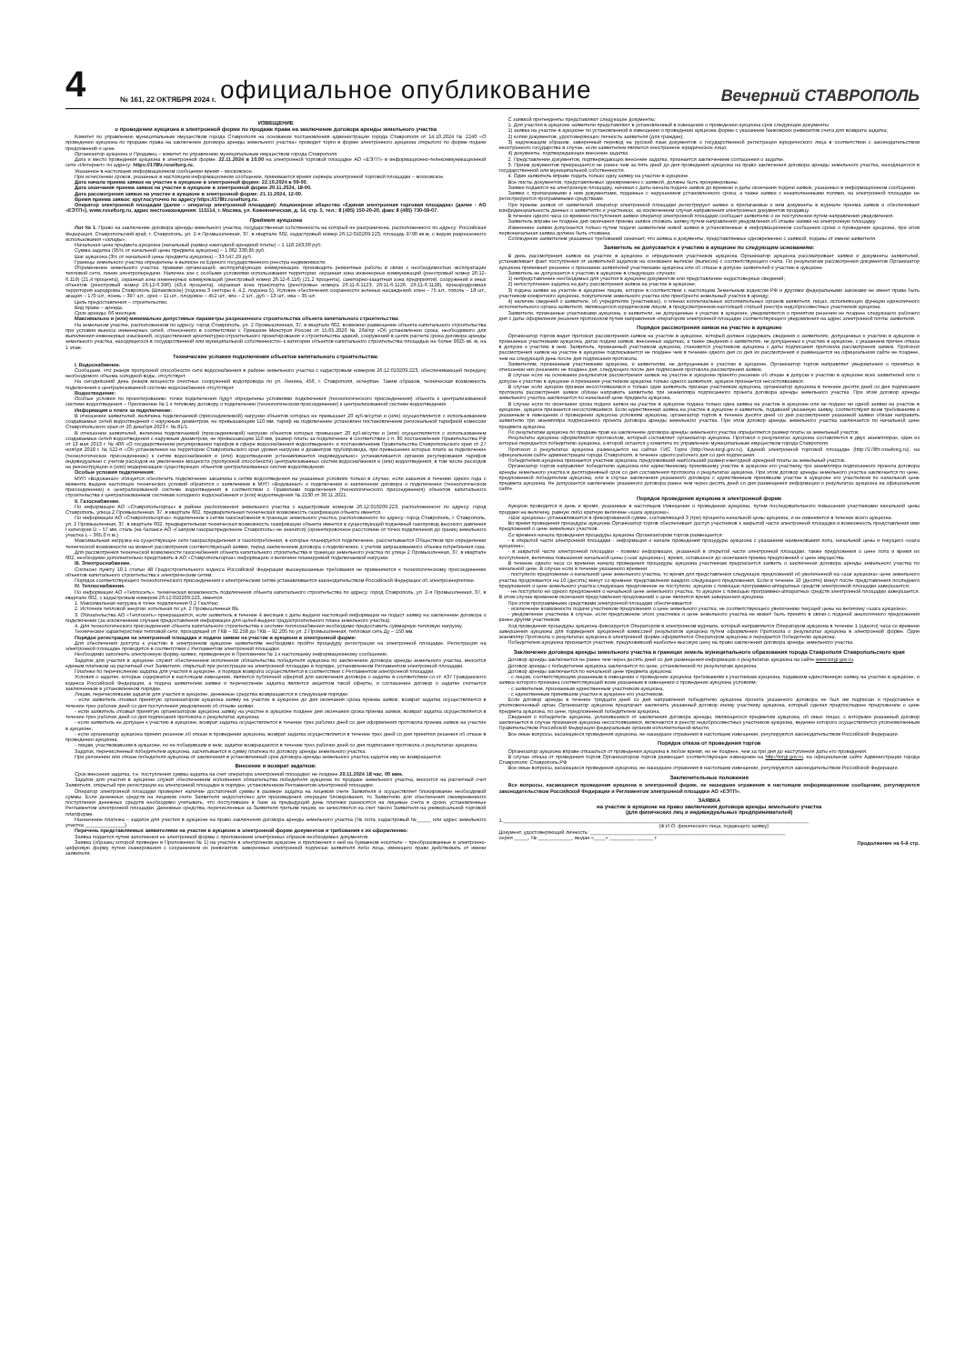4
№ 161, 22 ОКТЯБРЯ 2024 г.
официальное опубликование
Вечерний СТАВРОПОЛЬ
ИЗВЕЩЕНИЕ
о проведении аукциона в электронной форме по продаже права на заключение договора аренды земельного участка
Комитет по управлению муниципальным имуществом города Ставрополя на основании постановления администрации города Ставрополя от 14.10.2024 № 2240 «О проведении аукциона по продаже права на заключение договора аренды земельного участка» проводит торги в форме электронного аукциона открытого по форме подачи предложений о цене.
Организатор аукциона и Продавец – комитет по управлению муниципальным имуществом города Ставрополя.
Дата и место проведения аукциона в электронной форме: 22.11.2024 в 10.00 на электронной торговой площадке АО «ЕЭТП» в информационно-телекоммуникационной сети «Интернет» по адресу: https://178fz.roseltorg.ru.
Указанное в настоящем информационном сообщении время – московское.
При исчислении сроков, указанных в настоящем информационном сообщении, принимается время сервера электронной торговой площадки – московское.
Дата начала приема заявок на участие в аукционе в электронной форме: 22.10.2024 в 09-00.
Дата окончания приема заявок на участие в аукционе в электронной форме 20.11.2024, 18-00.
Дата рассмотрения заявок на участие в аукционе в электронной форме: 21.11.2024, 12-00.
Время приема заявок: круглосуточно по адресу https://178fz.roseltorg.ru.
Оператор электронной площадки (далее – оператор электронной площадки): Акционерное общество «Единая электронная торговая площадка» (далее - АО «ЕЭТП»), www.roseltorg.ru, адрес местонахождения: 115114, г. Москва, ул. Кожевническая, д. 14, стр. 5, тел.: 8 (495) 150-20-20, факс 8 (495) 730-59-07.
Предмет аукциона
Лот № 1. Право на заключение договора аренды земельного участка, государственная собственность на который не разграничена, расположенного по адресу: Российская Федерация, Ставропольский край, г. Ставрополь, ул. 2-я Промышленная, 37, в квартале 602, кадастровый номер 26:12:010209:223, площадь 9790 кв.м, с видом разрешенного использования «склады».
Начальная цена предмета аукциона (начальный размер ежегодной арендной платы) – 1 118 243,00 руб.
Сумма задатка (95% от начальной цены предмета аукциона) – 1 062 330,85 руб.
Шаг аукциона (3% от начальной цены предмета аукциона) – 33 547,29 руб.
Границы земельного участка определены в выписке из Единого государственного реестра недвижимости.
Обременение земельного участка: правами организаций, эксплуатирующих коммуникации, производить ремонтные работы в связи с необходимостью эксплуатации тепловой сети, линии электропередачи. Наличие зон с особыми условиями использования территории: охранная зона инженерных коммуникаций (реестровый номер 26:12-6.119) (21,4 процента), охранная зона инженерных коммуникаций (реестровый номер 26:12-6.116) (21,2 процента), санитарно-защитная зона предприятий, сооружений и иных объектов (реестровый номер 26:12-6.396) (43,4 процента), охранная зона транспорта (реестровые номера 26:11-6.1123, 26:11-6.1126, 26:11-6.1128), приаэродромная территория аэродрома Ставрополь (Шпаковское) (подзона 3 секторы 4, 4.2, подзона 5). Условие обеспечения сохранности зеленых насаждений: клен – 75 шт., тополь – 18 шт., акация – 170 шт., ясень – 397 шт., орех – 11 шт., плодовое – 452 шт., вяз – 2 шт., дуб – 13 шт., ива – 35 шт.
Цель предоставления – строительство.
Вид права – аренда.
Срок аренды: 66 месяцев.
Максимально и (или) минимально допустимые параметры разрешенного строительства объекта капитального строительства:
На земельном участке, расположенном по адресу: город Ставрополь, ул. 2 Промышленная, 37, в квартале 602, возможно размещение объекта капитального строительства при условии выноса инженерных сетей, отнесенного в соответствии с Приказом Минстроя России от 15.05.2020 № 264/пр «Об установлении срока, необходимого для выполнения инженерных изысканий, осуществления архитектурно-строительного проектирования и строительства зданий, сооружений в целях расчета срока договора аренды земельного участка, находящегося в государственной или муниципальной собственности» к категории объектов капитального строительства площадью не более 9025 кв. м, на 1 этаж.
Технические условия подключения объектов капитального строительства:
I. Водоснабжение.
Сообщаем, что резерв пропускной способности сети водоснабжения в районе земельного участка с кадастровым номером 26:12:010209:223, обеспечивающей передачу необходимого объема холодной воды, отсутствует.
На сегодняшний день резерв мощности очистных сооружений водопровода по ул. Ленина, 456, г. Ставрополя, исчерпан. Таким образом, техническая возможность подключения к централизованной системе водоснабжения отсутствует.
Водоотведение:
Особые условия по проектированию: точки подключения будут определены условиями подключения (технологического присоединения) объекта к централизованной системе водоотведения – Приложение № 1 к типовому договору о подключении (технологическом присоединении) к централизованной системе водоотведения.
Информация о плате за подключение:
В отношении заявителей, величина подключаемой (присоединяемой) нагрузки объектов которых не превышает 20 куб.м/сутки и (или) осуществляется с использованием создаваемых сетей водоотведения с наружным диаметром, не превышающим 110 мм, тариф на подключение установлен постановлением региональной тарифной комиссии Ставропольского края от 20 декабря 2023 г. № 81/1.
В отношении заявителей, величина подключаемой (присоединяемой) нагрузки объектов которых превышает 20 куб.м/сутки и (или) осуществляется с использованием создаваемых сетей водоотведения с наружным диаметром, не превышающим 110 мм, размер платы за подключение в соответствии с п. 85 постановления Правительства РФ от 13 мая 2013 г. № 406 «О государственном регулировании тарифов в сфере водоснабжения водоотведения» и постановлением Правительства Ставропольского края от 27 ноября 2018 г. № 522-п «Об установлении на территории Ставропольского края уровня нагрузки и диаметров трубопровода, при превышении которых плата за подключение (технологическое присоединение) к сетям водоснабжения и (или) водоотведения устанавливается индивидуально» устанавливается органом регулирования тарифов индивидуально с учетом расходов на увеличение мощности (пропускной способности) централизованных систем водоснабжения и (или) водоотведения, в том числе расходов на реконструкцию и (или) модернизацию существующих объектов централизованных систем водоотведения.
Особые условия подключения:
МУП «Водоканал» обязуется обеспечить подключение заказчика к сетям водоотведения на указанных условиях только в случае, если заказчик в течении одного года с момента выдачи настоящих технических условий обратится с заявлением в МУП «Водоканал» о подключении и заключении договора о подключении (технологическом присоединении) к централизованной системе водоотведения в соответствии с Правилами подключения (технологического присоединения) объектов капитального строительства к централизованным системам холодного водоснабжения и (или) водоотведения № 2130 от 30.11.2021.
II. Газоснабжение.
По информации АО «Ставропольгоргаз» в районе расположения земельного участка с кадастровым номером 26:12:010209:223, расположенного по адресу: город Ставрополь, улица 2 Промышленная, 37, в квартале 602, предварительная техническая возможность газификации объекта имеется.
По информации АО «Ставропольгоргаз» подключение к сетям газоснабжения в границах земельного участка, расположенного по адресу: город Ставрополь, г. Ставрополь, ул. 2 Промышленная, 37, в квартале 602, предварительная техническая возможность газификации объекта имеется в существующий подземный газопровод высокого давления I категории D – 57 мм, сталь (на балансе АО «Газпром газораспределение Ставрополь» не значится) (ориентировочное расстояние от точки подключения до границ земельного участка L – 365,0 п.м.).
Максимальная нагрузка на существующие сети газораспределения и газопотребления, в которые планируется подключение, рассчитывается Обществом при определении технической возможности на момент рассмотрения соответствующей заявки, перед заключением договора о подключении, с учетом запрашиваемого объема потребления газа.
Для рассмотрения технической возможности газоснабжения объекта капитального строительства в границах земельного участка по улице 2 Промышленная, 37, в квартале 602, необходимо дополнительно представить в АО «Ставропольгоргаз» информацию о величине планируемой подключаемой нагрузки.
III. Электроснабжение.
Согласно пункту 10.1 статьи 48 Градостроительного кодекса Российской Федерации вышеуказанные требования не применяются к технологическому присоединению объектов капитального строительства к электрическим сетям.
Порядок соответствующего технологического присоединения к электрическим сетям устанавливается законодательством Российской Федерации об электроэнергетике.
IV. Теплоснабжение.
По информации АО «Теплосеть», техническая возможность подключения объекта капитального строительства по адресу: город Ставрополь, ул. 2-я Промышленная, 37, в квартале 602, с кадастровым номером 26:12:010209:223, имеется.
1. Максимальная нагрузка в точке подключения 0,2 Гкал/час
2. Источник тепловой энергии: котельная по ул. 2 Промышленная 8Б.
3. Обязательства АО «Теплосеть» прекращаются, если заявитель в течение 4 месяцев с даты выдачи настоящей информации не подаст заявку на заключение договора о подключении (за исключением случаев предоставления информации для целей выдачи градостроительного плана земельного участка).
4. Для технологического присоединения объекта капитального строительства к системе теплоснабжения необходимо предоставить суммарную тепловую нагрузку.
Технические характеристики тепловой сети, проходящей от ТКВ – 92.258 до ТКВ – 92.205 по ул. 2 Промышленная, тепловая сеть Ду – 150 мм.
Порядок регистрации на электронной площадке и подачи заявки на участие в аукционе в электронной форме:
Для обеспечения доступа к участию в электронном аукционе заявителям необходимо пройти процедуру регистрации на электронной площадке. Регистрация на электронной площадке проводится в соответствии с Регламентом электронной площадки.
Необходимо заполнить электронную форму заявки, приведенную в Приложении № 1 к настоящему информационному сообщению.
Задаток для участия в аукционе служит обеспечением исполнения обязательства победителя аукциона по заключению договора аренды земельного участка, вносится единым платежом на расчетный счет Заявителя, открытый при регистрации на электронной площадке в порядке, установленном Регламентом электронной площадки.
Платежи по перечислению задатка для участия в аукционе, и порядок возврата осуществляется в соответствии с Регламентом электронной площадки.
Условия о задатке, которые содержатся в настоящем извещении, является публичной офертой для заключения договора о задатке в соответствии со ст. 437 Гражданского кодекса Российской Федерации, а подача заявителем заявки и перечисление задатка является акцептом такой оферты, и соглашение договор о задатке считается заключенным в установленном порядке.
Лицам, перечислившим задаток для участия в аукционе, денежные средства возвращаются в следующем порядке:
- если заявитель отозвал принятую организатором аукциона заявку на участие в аукционе до дня окончания срока приема заявок, возврат задатка осуществляется в течение трех рабочих дней со дня поступления уведомления об отзыве заявки;
- если заявитель отозвал принятую организатором аукциона заявку на участие в аукционе позднее дня окончания срока приема заявок, возврат задатка осуществляется в течение трех рабочих дней со дня подписания протокола о результатах аукциона;
- если заявитель не допущен к участию в аукционе, возврат задатка осуществляется в течение трех рабочих дней со дня оформления протокола приема заявок на участие в аукционе;
- если организатор аукциона принял решение об отказе в проведении аукциона, возврат задатка осуществляется в течение трех дней со дня принятия решения об отказе в проведении аукциона;
- лицам, участвовавшим в аукционе, но не победившим в нем, задатки возвращаются в течение трех рабочих дней со дня подписания протокола о результатах аукциона.
Задаток, перечисленный победителем аукциона, засчитывается в сумму платежа по договору аренды земельного участка.
При уклонении или отказе победителя аукциона от заключения в установленный срок договора аренды земельного участка задаток ему не возвращается.
Внесение и возврат задатков:
Срок внесения задатка, т.е. поступления суммы задатка на счет оператора электронной площадки: не позднее 20.11.2024 18 час. 00 мин.
Задаток для участия в аукционе служит обеспечением исполнения обязательства победителя аукциона по продаже земельного участка, вносится на расчетный счет Заявителя, открытый при регистрации на электронной площадке в порядке, установленном Регламентом электронной площадки.
Оператор электронной площадки проверяет наличие достаточной суммы в размере задатка на лицевом счете Заявителя и осуществляет блокирование необходимой суммы. Если денежных средств на лицевом счете Заявителя недостаточно для произведения операции блокирования, то Заявителю для обеспечения своевременного поступления денежных средств необходимо учитывать, что поступившие в банк за предыдущий день платежи разносятся на лицевые счета в сроки, установленные Регламентом электронной площадки. Денежные средства, перечисленные за Заявителя третьим лицом, не зачисляются на счет такого Заявителя на универсальной торговой платформе.
Назначение платежа – задаток для участия в аукционе на право заключения договора аренды земельного участка (№ лота, кадастровый №_____ или адрес земельного участка ______________).
Перечень представляемых заявителями на участие в аукционе в электронной форме документов и требования к их оформлению:
Заявка подается путем заполнения ее электронной формы с приложением электронных образов необходимых документов.
Заявка (образец которой приведен в Приложении № 1) на участие в электронном аукционе и приложения к ней на бумажном носителе – преобразованные в электронно-цифровую форму путем сканирования с сохранением их реквизитов, заверенные электронной подписью заявителя либо лица, имеющего право действовать от имени заявителя.
С заявкой претенденты представляют следующие документы:
1. Для участия в аукционе заявители представляют в установленный в извещении о проведении аукциона срок следующие документы:
1) заявка на участие в аукционе по установленной в извещении о проведении аукциона форме с указанием банковских реквизитов счета для возврата задатка;
2) копии документов, удостоверяющих личность заявителя (для граждан);
3) надлежащим образом, заверенный перевод на русский язык документов о государственной регистрации юридического лица в соответствии с законодательством иностранного государства в случае, если заявителем является иностранное юридическое лицо;
4) документы, подтверждающие внесение задатка.
2. Представление документов, подтверждающих внесение задатка, признается заключением соглашения о задатке.
3. Прием документов прекращается не ранее чем за пять дней до дня проведения аукциона на право заключения договора аренды земельного участка, находящегося в государственной или муниципальной собственности.
4. Один заявитель вправе подать только одну заявку на участие в аукционе.
Все листы документов, представляемых одновременно с заявкой, должны быть пронумерованы.
Заявки подаются на электронную площадку, начиная с даты начала подачи заявок до времени и даты окончания подачи заявок, указанных в информационном сообщении.
Заявки с прилагаемыми к ним документами, поданные с нарушением установленного срока, а также заявки с незаполненными полями, на электронной площадке не регистрируются программными средствами.
При приеме заявок от заявителей оператор электронной площадки регистрирует заявки и прилагаемые к ним документы в журнале приема заявок и обеспечивает конфиденциальность данных о заявителях и участниках, за исключением случая направления электронных документов продавцу.
В течение одного часа со времени поступления заявки оператор электронной площадки сообщает заявителю о ее поступлении путем направления уведомления.
Заявитель вправе не позднее дня окончания приема заявок отозвать заявку путем направления уведомления об отзыве заявки на электронную площадку.
Изменение заявки допускается только путем подачи заявителем новой заявки в установленные в информационном сообщении сроки о проведении аукциона, при этом первоначальная заявка должна быть отозвана.
Соблюдение заявителем указанных требований означает, что заявка и документы, представляемые одновременно с заявкой, поданы от имени заявителя.
Заявитель не допускается к участию в аукционе по следующим основаниям:
В день рассмотрения заявок на участие в аукционе и определения участников аукциона Организатор аукциона рассматривает заявки и документы заявителей, устанавливает факт поступления от заявителей задатков на основании выписки (выписок) с соответствующего счета. По результатам рассмотрения документов Организатор аукциона принимает решение о признании заявителей участниками аукциона или об отказе в допуске заявителей к участию в аукционе.
Заявитель не допускается к участию в аукционе в следующих случаях:
1) непредставление необходимых для участия в аукционе документов или представление недостоверных сведений;
2) непоступление задатка на дату рассмотрения заявок на участие в аукционе;
3) подача заявки на участие в аукционе лицом, которое в соответствии с настоящим Земельным кодексом РФ и другими федеральными законами не имеет права быть участником конкретного аукциона, покупателем земельного участка или приобрести земельный участок в аренду;
4) наличие сведений о заявителе, об учредителях (участниках), о членах коллегиальных исполнительных органов заявителя, лицах, исполняющих функции единоличного исполнительного органа заявителя, являющегося юридическим лицом, в предусмотренном настоящей статьей реестре недобросовестных участников аукциона.
Заявители, признанные участниками аукциона, и заявители, не допущенные к участию в аукционе, уведомляются о принятом решении не позднее следующего рабочего дня с даты оформления решения протоколом путем направления оператором электронной площадки соответствующего уведомления на адрес электронной почты заявителя.
Порядок рассмотрения заявок на участие в аукционе
Организатор торгов ведет протокол рассмотрения заявок на участие в аукционе, который должен содержать сведения о заявителях, допущенных к участию в аукционе и признанных участниками аукциона, датах подачи заявок, внесенных задатках, а также сведения о заявителях, не допущенных к участию в аукционе, с указанием причин отказа в допуске к участию в нем. Заявитель, признанный участником аукциона, становится участником аукциона с даты подписания протокола рассмотрения заявок. Протокол рассмотрения заявок на участие в аукционе подписывается не позднее чем в течение одного дня со дня их рассмотрения и размещается на официальном сайте не позднее, чем на следующий день после дня подписания протокола.
Заявителям, признанным участниками аукциона, и заявителям, не допущенным к участию в аукционе, Организатор торгов направляет уведомления о принятых в отношении них решениях не позднее дня, следующего после дня подписания протокола рассмотрения заявок.
В случае если на основании результатов рассмотрения заявок на участие в аукционе принято решение об отказе в допуске к участию в аукционе всех заявителей или о допуске к участию в аукционе и признании участником аукциона только одного заявителя, аукцион признается несостоявшимся.
В случае если аукцион признан несостоявшимся и только один заявитель признан участником аукциона, организатор аукциона в течение десяти дней со дня подписания протокола рассмотрения заявок обязан направить заявителю три экземпляра подписанного проекта договора аренды земельного участка. При этом договор аренды земельного участка заключается по начальной цене предмета аукциона.
В случае если по окончании срока подачи заявок на участие в аукционе подана только одна заявка на участие в аукционе или не подано ни одной заявки на участие в аукционе, аукцион признается несостоявшимся. Если единственная заявка на участие в аукционе и заявитель, подавший указанную заявку, соответствуют всем требованиям и указанным в извещении о проведении аукциона условиям аукциона, организатор торгов в течение десяти дней со дня рассмотрения указанной заявки обязан направить заявителю три экземпляра подписанного проекта договора аренды земельного участка. При этом договор аренды земельного участка заключается по начальной цене предмета аукциона.
По результатам аукциона по продаже прав на заключение договора аренды земельного участка определяется размер платы за земельный участок.
Результаты аукциона оформляются протоколом, который составляет организатор аукциона. Протокол о результатах аукциона составляется в двух экземплярах, один из которых передается победителю аукциона, а второй остается у комитета по управлению муниципальным имуществом города Ставрополя.
Протокол о результатах аукциона размещается на сайтах ГИС Торги (http://new.torgi.gov.ru), Единой электронной торговой площадке (http://178fz.roseltorg.ru), на официальном сайте администрации города Ставрополя, в течение одного рабочего дня со дня подписания.
Победителем аукциона признается участник аукциона, предложивший наибольший размер ежегодной арендной платы за земельный участок.
Организатор торгов направляет победителю аукциона или единственному принявшему участие в аукционе его участнику три экземпляра подписанного проекта договора аренды земельного участка в десятидневный срок со дня составления протокола о результатах аукциона. При этом договор аренды земельного участка заключается по цене, предложенной победителем аукциона, или в случае заключения указанного договора с единственным принявшим участие в аукционе его участником по начальной цене предмета аукциона. Не допускается заключение указанного договора ранее чем через десять дней со дня размещения информации о результатах аукциона на официальном сайте.
Порядок проведения аукциона в электронной форме
Аукцион проводится в день и время, указанные в настоящем Извещении о проведении аукциона, путем последовательного повышения участниками начальной цены продажи на величину, равную либо кратную величине «шага аукциона».
«Шаг аукциона» устанавливается в фиксированной сумме, составляющей 3 (три) процента начальной цены аукциона, и не изменяется в течение всего аукциона.
Во время проведения процедуры аукциона Организатор торгов обеспечивает доступ участников к закрытой части электронной площадки и возможность представления ими предложений о цене земельных участков.
Со времени начала проведения процедуры аукциона Организатором торгов размещается:
- в открытой части электронной площадки - информация о начале проведения процедуры аукциона с указанием наименования лота, начальной цены и текущего «шага аукциона»;
- в закрытой части электронной площадки - помимо информации, указанной в открытой части электронной площадки, также предложения о цене лота и время их поступления, величина повышения начальной цены («шаг аукциона»), время, оставшееся до окончания приема предложений о цене имущества.
В течение одного часа со времени начала проведения процедуры аукциона участникам предлагается заявить о заключении договора аренды земельного участка по начальной цене. В случае если в течение указанного времени:
- поступило предложение о начальной цене земельного участка, то время для представления следующих предложений об увеличенной на «шаг аукциона» цене земельного участка продлевается на 10 (десять) минут со времени представления каждого следующего предложения. Если в течение 10 (десяти) минут после представления последнего предложения о цене земельного участка следующее предложение не поступило, аукцион с помощью программно-аппаратных средств электронной площадки завершается;
- не поступило ни одного предложения о начальной цене земельного участка, то аукцион с помощью программно-аппаратных средств электронной площадки завершается. В этом случае временем окончания представления предложений о цене является время завершения аукциона.
При этом программными средствами электронной площадки обеспечивается:
- исключение возможности подачи участником предложения о цене земельного участка, не соответствующего увеличению текущей цены на величину «шага аукциона»;
- уведомление участника в случае, если предложение этого участника о цене земельного участка не может быть принято в связи с подачей аналогичного предложения ранее другим участником.
Ход проведения процедуры аукциона фиксируется Оператором в электронном журнале, который направляется Оператором аукциона в течение 1 (одного) часа со времени завершения аукциона для подведения аукционной комиссией результатов аукциона путем оформления Протокола о результатах аукциона в электронной форме. Один экземпляр Протокола о результатах аукциона в электронной форме оформляется Оператором аукциона и передается Победителю аукциона.
Победителем аукциона признается участник, предложивший наиболее высокую цену на право заключения договора аренды земельного участка.
Заключение договора аренды земельного участка в границах земель муниципального образования города Ставрополя Ставропольского края
Договор аренды заключается не ранее чем через десять дней со дня размещения информации о результатах аукциона на сайте www.torgi.gov.ru.
Договор аренды с победителем аукциона заключается по цене, установленной по результатам аукциона.
Договор аренды заключается по начальной цене предмета аукциона:
- с лицом, соответствующим указанным в извещении о проведении аукциона требованиям к участникам аукциона, подавшим единственную заявку на участие в аукционе, и заявка которого признана соответствующей всем указанным в извещении о проведении аукциона условиям;
- с заявителем, признанным единственным участником аукциона,
- с единственным принявшим участие в аукционе его участником.
Если договор аренды в течение тридцати дней со дня направления победителю аукциона проекта указанного договора не был им подписан и представлен в уполномоченный орган, Организатор аукциона предлагает заключить указанный договор иному участнику аукциона, который сделал предпоследнее предложение о цене предмета аукциона, по цене, предложенной победителем аукциона.
Сведения о победителе аукциона, уклонившемся от заключения договора аренды, являющегося предметом аукциона, об иных лицах, с которыми указанный договор заключается в случае признания аукциона несостоявшимся, включаются в реестр недобросовестных участников аукциона, ведение которого осуществляется уполномоченным Правительством Российской Федерации федеральным органом исполнительной власти.
Все иные вопросы, касающиеся проведения аукциона, не нашедшие отражения в настоящем извещении, регулируются законодательством Российской Федерации.
Порядок отказа от проведения торгов
Организатор аукциона вправе отказаться от проведения аукциона в любое время, но не позднее, чем за три дня до наступления даты его проведения.
В случае отказа от проведения торгов Организатором торгов размещает соответствующее извещение на http://torgi.gov.ru, на официальном сайте Администрации города Ставрополя: Ставрополь.РФ
Все иные вопросы, касающиеся проведения аукциона, не нашедшие отражения в настоящем извещении, регулируются законодательством Российской Федерации.
Заключительные положения
Все вопросы, касающиеся проведения аукциона в электронной форме, не нашедшие отражения в настоящем информационном сообщении, регулируются законодательством Российской Федерации и Регламентом электронной площадки АО «ЕЭТП».
ЗАЯВКА
на участие в аукционе на право заключения договора аренды земельного участка
(для физических лиц и индивидуальных предпринимателей)
1.____________________________________________________________________________________________________________
(Ф.И.О. физического лица, подающего заявку)
Документ, удостоверяющий личность: _____________________________________________________________________
серия _____, № ____________, выдан «____» _________ ______ г.
Продолжение на 6-й стр.